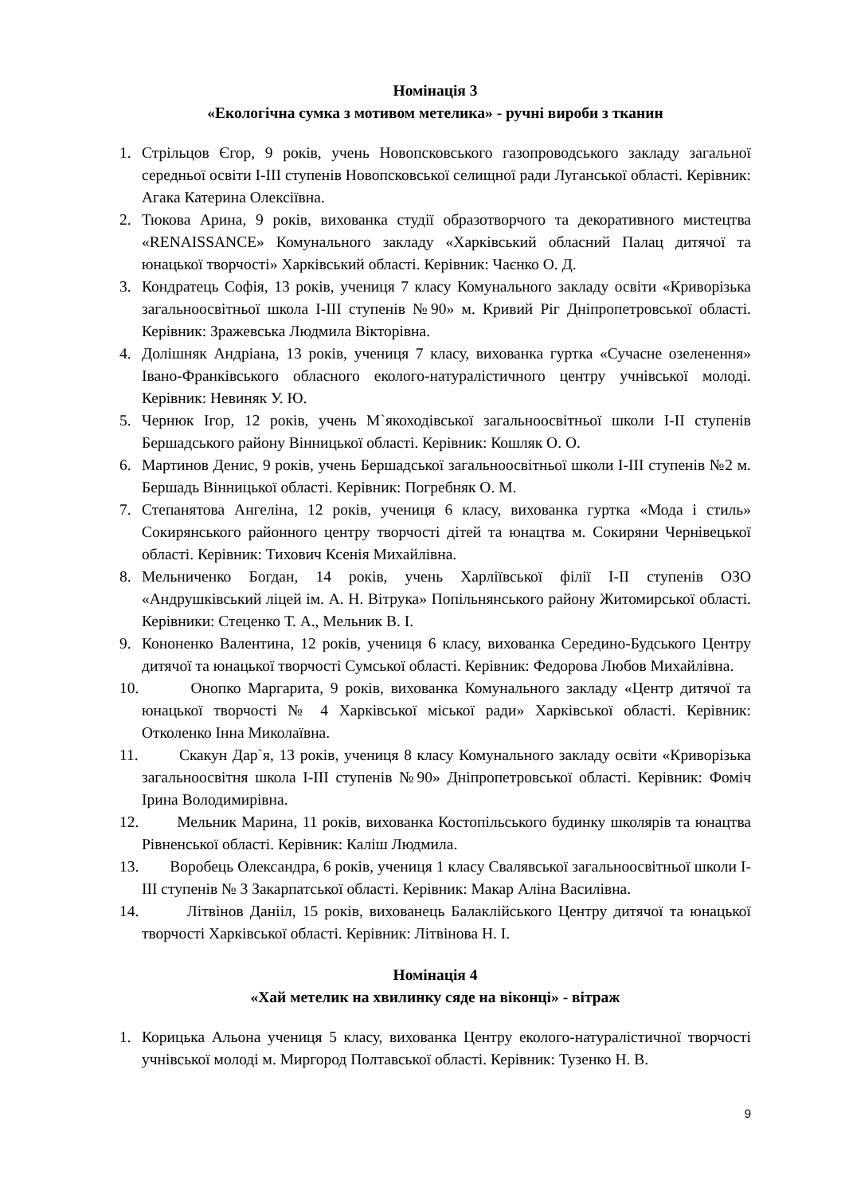Номінація 3
«Екологічна сумка з мотивом метелика» - ручні вироби з тканин
1. Стрільцов Єгор, 9 років, учень Новопсковського газопроводського закладу загальної середньої освіти І-ІІІ ступенів Новопсковської селищної ради Луганської області. Керівник: Агака Катерина Олексіївна.
2. Тюкова Арина, 9 років, вихованка студії образотворчого та декоративного мистецтва «RENAISSANCE» Комунального закладу «Харківський обласний Палац дитячої та юнацької творчості» Харківський області. Керівник: Чаєнко О. Д.
3. Кондратець Софія, 13 років, учениця 7 класу Комунального закладу освіти «Криворізька загальноосвітньої школа І-ІІІ ступенів №90» м. Кривий Ріг Дніпропетровської області. Керівник: Зражевська Людмила Вікторівна.
4. Долішняк Андріана, 13 років, учениця 7 класу, вихованка гуртка «Сучасне озеленення» Івано-Франківського обласного еколого-натуралістичного центру учнівської молоді. Керівник: Невиняк У. Ю.
5. Чернюк Ігор, 12 років, учень М`якоходівської загальноосвітньої школи І-ІІ ступенів Бершадського району Вінницької області. Керівник: Кошляк О. О.
6. Мартинов Денис, 9 років, учень Бершадської загальноосвітньої школи І-ІІІ ступенів №2 м. Бершадь Вінницької області. Керівник: Погребняк О. М.
7. Степанятова Ангеліна, 12 років, учениця 6 класу, вихованка гуртка «Мода і стиль» Сокирянського районного центру творчості дітей та юнацтва м. Сокиряни Чернівецької області. Керівник: Тихович Ксенія Михайлівна.
8. Мельниченко Богдан, 14 років, учень Харліївської філії І-ІІ ступенів ОЗО «Андрушківський ліцей ім. А. Н. Вітрука» Попільнянського району Житомирської області. Керівники: Стеценко Т. А., Мельник В. І.
9. Кононенко Валентина, 12 років, учениця 6 класу, вихованка Середино-Будського Центру дитячої та юнацької творчості Сумської області. Керівник: Федорова Любов Михайлівна.
10. Онопко Маргарита, 9 років, вихованка Комунального закладу «Центр дитячої та юнацької творчості № 4 Харківської міської ради» Харківської області. Керівник: Отколенко Інна Миколаївна.
11. Скакун Дар`я, 13 років, учениця 8 класу Комунального закладу освіти «Криворізька загальноосвітня школа І-ІІІ ступенів №90» Дніпропетровської області. Керівник: Фоміч Ірина Володимирівна.
12. Мельник Марина, 11 років, вихованка Костопільського будинку школярів та юнацтва Рівненської області. Керівник: Каліш Людмила.
13. Воробець Олександра, 6 років, учениця 1 класу Свалявської загальноосвітньої школи І-ІІІ ступенів № 3 Закарпатської області. Керівник: Макар Аліна Василівна.
14. Літвінов Данііл, 15 років, вихованець Балаклійського Центру дитячої та юнацької творчості Харківської області. Керівник: Літвінова Н. І.
Номінація 4
«Хай метелик на хвилинку сяде на віконці» - вітраж
1. Корицька Альона учениця 5 класу, вихованка Центру еколого-натуралістичної творчості учнівської молоді м. Миргород Полтавської області. Керівник: Тузенко Н. В.
9